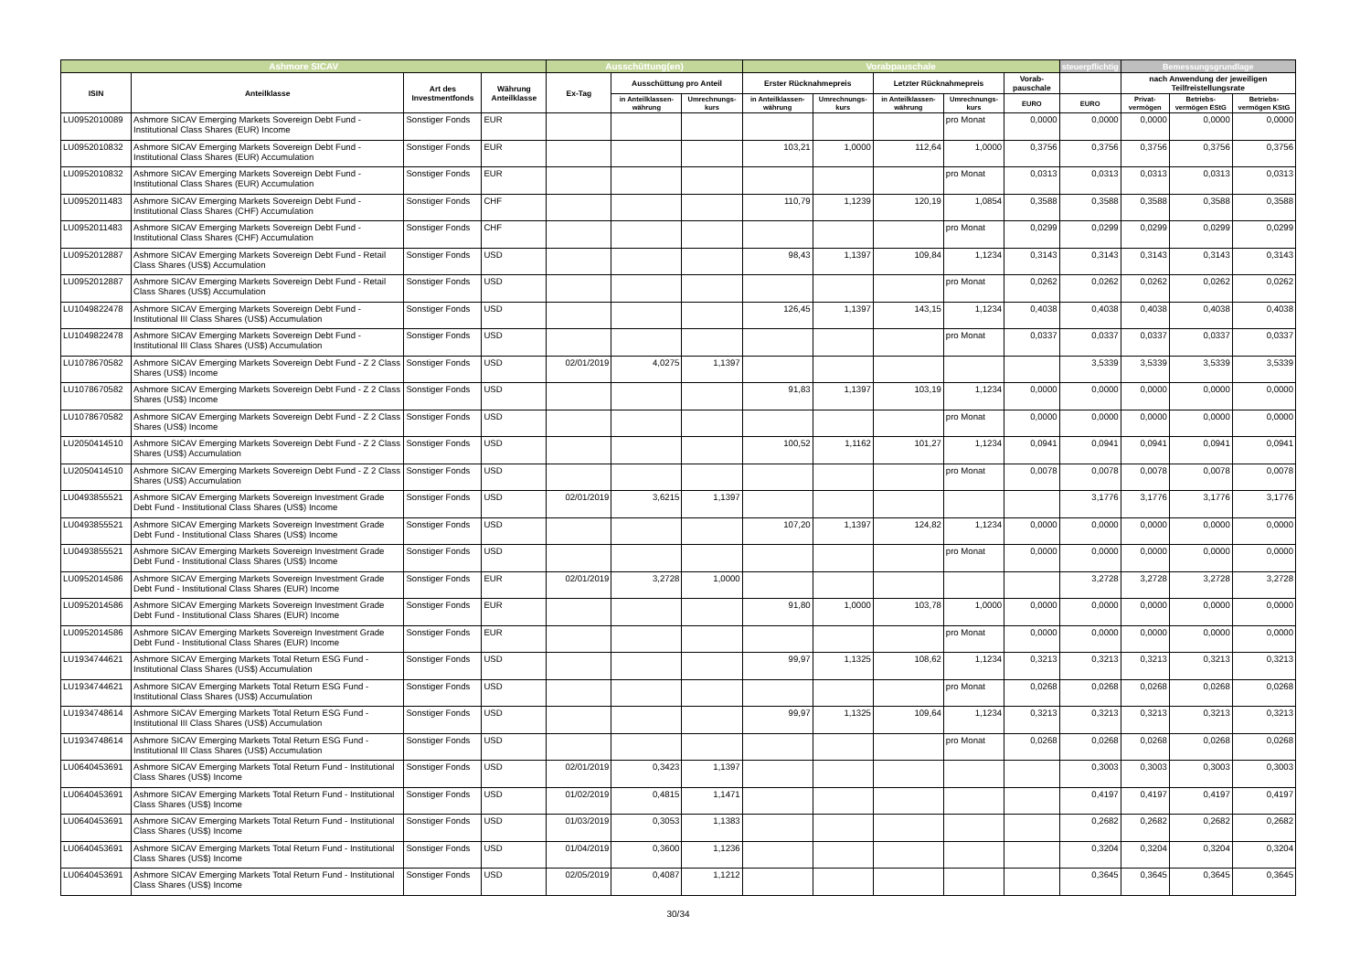| Ashmore SICAV | | | | Ausschüttung(en) | | | Vorabpauschale | | | | | steuerpflichtig | Bemessungsgrundlage | | |
| --- | --- | --- | --- | --- | --- | --- | --- | --- | --- | --- | --- | --- | --- | --- | --- |
| ISIN | Anteilklasse | Art des Investmentfonds | Währung Anteilklasse | Ex-Tag | Ausschüttung pro Anteil | | Erster Rücknahmepreis | | Letzter Rücknahmepreis | | Vorab-pauschale | | nach Anwendung der jeweiligen Teilfreistellungsrate | | |
| | | | | | in Anteilklassen-währung | Umrechnungs-kurs | in Anteilklassen-währung | Umrechnungs-kurs | in Anteilklassen-währung | Umrechnungs-kurs | EURO | EURO | Privat-vermögen | Betriebs-vermögen EStG | Betriebs-vermögen KStG |
| LU0952010089 | Ashmore SICAV Emerging Markets Sovereign Debt Fund - Institutional Class Shares (EUR) Income | Sonstiger Fonds | EUR | | | | | | | pro Monat | 0,0000 | 0,0000 | 0,0000 | 0,0000 | 0,0000 |
| LU0952010832 | Ashmore SICAV Emerging Markets Sovereign Debt Fund - Institutional Class Shares (EUR) Accumulation | Sonstiger Fonds | EUR | | | | 103,21 | 1,0000 | 112,64 | 1,0000 | 0,3756 | 0,3756 | 0,3756 | 0,3756 | 0,3756 |
| LU0952010832 | Ashmore SICAV Emerging Markets Sovereign Debt Fund - Institutional Class Shares (EUR) Accumulation | Sonstiger Fonds | EUR | | | | | | | pro Monat | 0,0313 | 0,0313 | 0,0313 | 0,0313 | 0,0313 |
| LU0952011483 | Ashmore SICAV Emerging Markets Sovereign Debt Fund - Institutional Class Shares (CHF) Accumulation | Sonstiger Fonds | CHF | | | | 110,79 | 1,1239 | 120,19 | 1,0854 | 0,3588 | 0,3588 | 0,3588 | 0,3588 | 0,3588 |
| LU0952011483 | Ashmore SICAV Emerging Markets Sovereign Debt Fund - Institutional Class Shares (CHF) Accumulation | Sonstiger Fonds | CHF | | | | | | | pro Monat | 0,0299 | 0,0299 | 0,0299 | 0,0299 | 0,0299 |
| LU0952012887 | Ashmore SICAV Emerging Markets Sovereign Debt Fund - Retail Class Shares (US$) Accumulation | Sonstiger Fonds | USD | | | | 98,43 | 1,1397 | 109,84 | 1,1234 | 0,3143 | 0,3143 | 0,3143 | 0,3143 | 0,3143 |
| LU0952012887 | Ashmore SICAV Emerging Markets Sovereign Debt Fund - Retail Class Shares (US$) Accumulation | Sonstiger Fonds | USD | | | | | | | pro Monat | 0,0262 | 0,0262 | 0,0262 | 0,0262 | 0,0262 |
| LU1049822478 | Ashmore SICAV Emerging Markets Sovereign Debt Fund - Institutional III Class Shares (US$) Accumulation | Sonstiger Fonds | USD | | | | 126,45 | 1,1397 | 143,15 | 1,1234 | 0,4038 | 0,4038 | 0,4038 | 0,4038 | 0,4038 |
| LU1049822478 | Ashmore SICAV Emerging Markets Sovereign Debt Fund - Institutional III Class Shares (US$) Accumulation | Sonstiger Fonds | USD | | | | | | | pro Monat | 0,0337 | 0,0337 | 0,0337 | 0,0337 | 0,0337 |
| LU1078670582 | Ashmore SICAV Emerging Markets Sovereign Debt Fund - Z 2 Class Shares (US$) Income | Sonstiger Fonds | USD | 02/01/2019 | 4,0275 | 1,1397 | | | | | | 3,5339 | 3,5339 | 3,5339 | 3,5339 |
| LU1078670582 | Ashmore SICAV Emerging Markets Sovereign Debt Fund - Z 2 Class Shares (US$) Income | Sonstiger Fonds | USD | | | | 91,83 | 1,1397 | 103,19 | 1,1234 | 0,0000 | 0,0000 | 0,0000 | 0,0000 | 0,0000 |
| LU1078670582 | Ashmore SICAV Emerging Markets Sovereign Debt Fund - Z 2 Class Shares (US$) Income | Sonstiger Fonds | USD | | | | | | | pro Monat | 0,0000 | 0,0000 | 0,0000 | 0,0000 | 0,0000 |
| LU2050414510 | Ashmore SICAV Emerging Markets Sovereign Debt Fund - Z 2 Class Shares (US$) Accumulation | Sonstiger Fonds | USD | | | | 100,52 | 1,1162 | 101,27 | 1,1234 | 0,0941 | 0,0941 | 0,0941 | 0,0941 | 0,0941 |
| LU2050414510 | Ashmore SICAV Emerging Markets Sovereign Debt Fund - Z 2 Class Shares (US$) Accumulation | Sonstiger Fonds | USD | | | | | | | pro Monat | 0,0078 | 0,0078 | 0,0078 | 0,0078 | 0,0078 |
| LU0493855521 | Ashmore SICAV Emerging Markets Sovereign Investment Grade Debt Fund - Institutional Class Shares (US$) Income | Sonstiger Fonds | USD | 02/01/2019 | 3,6215 | 1,1397 | | | | | | 3,1776 | 3,1776 | 3,1776 | 3,1776 |
| LU0493855521 | Ashmore SICAV Emerging Markets Sovereign Investment Grade Debt Fund - Institutional Class Shares (US$) Income | Sonstiger Fonds | USD | | | | 107,20 | 1,1397 | 124,82 | 1,1234 | 0,0000 | 0,0000 | 0,0000 | 0,0000 | 0,0000 |
| LU0493855521 | Ashmore SICAV Emerging Markets Sovereign Investment Grade Debt Fund - Institutional Class Shares (US$) Income | Sonstiger Fonds | USD | | | | | | | pro Monat | 0,0000 | 0,0000 | 0,0000 | 0,0000 | 0,0000 |
| LU0952014586 | Ashmore SICAV Emerging Markets Sovereign Investment Grade Debt Fund - Institutional Class Shares (EUR) Income | Sonstiger Fonds | EUR | 02/01/2019 | 3,2728 | 1,0000 | | | | | | 3,2728 | 3,2728 | 3,2728 | 3,2728 |
| LU0952014586 | Ashmore SICAV Emerging Markets Sovereign Investment Grade Debt Fund - Institutional Class Shares (EUR) Income | Sonstiger Fonds | EUR | | | | 91,80 | 1,0000 | 103,78 | 1,0000 | 0,0000 | 0,0000 | 0,0000 | 0,0000 | 0,0000 |
| LU0952014586 | Ashmore SICAV Emerging Markets Sovereign Investment Grade Debt Fund - Institutional Class Shares (EUR) Income | Sonstiger Fonds | EUR | | | | | | | pro Monat | 0,0000 | 0,0000 | 0,0000 | 0,0000 | 0,0000 |
| LU1934744621 | Ashmore SICAV Emerging Markets Total Return ESG Fund - Institutional Class Shares (US$) Accumulation | Sonstiger Fonds | USD | | | | 99,97 | 1,1325 | 108,62 | 1,1234 | 0,3213 | 0,3213 | 0,3213 | 0,3213 | 0,3213 |
| LU1934744621 | Ashmore SICAV Emerging Markets Total Return ESG Fund - Institutional Class Shares (US$) Accumulation | Sonstiger Fonds | USD | | | | | | | pro Monat | 0,0268 | 0,0268 | 0,0268 | 0,0268 | 0,0268 |
| LU1934748614 | Ashmore SICAV Emerging Markets Total Return ESG Fund - Institutional III Class Shares (US$) Accumulation | Sonstiger Fonds | USD | | | | 99,97 | 1,1325 | 109,64 | 1,1234 | 0,3213 | 0,3213 | 0,3213 | 0,3213 | 0,3213 |
| LU1934748614 | Ashmore SICAV Emerging Markets Total Return ESG Fund - Institutional III Class Shares (US$) Accumulation | Sonstiger Fonds | USD | | | | | | | pro Monat | 0,0268 | 0,0268 | 0,0268 | 0,0268 | 0,0268 |
| LU0640453691 | Ashmore SICAV Emerging Markets Total Return Fund - Institutional Class Shares (US$) Income | Sonstiger Fonds | USD | 02/01/2019 | 0,3423 | 1,1397 | | | | | | 0,3003 | 0,3003 | 0,3003 | 0,3003 |
| LU0640453691 | Ashmore SICAV Emerging Markets Total Return Fund - Institutional Class Shares (US$) Income | Sonstiger Fonds | USD | 01/02/2019 | 0,4815 | 1,1471 | | | | | | 0,4197 | 0,4197 | 0,4197 | 0,4197 |
| LU0640453691 | Ashmore SICAV Emerging Markets Total Return Fund - Institutional Class Shares (US$) Income | Sonstiger Fonds | USD | 01/03/2019 | 0,3053 | 1,1383 | | | | | | 0,2682 | 0,2682 | 0,2682 | 0,2682 |
| LU0640453691 | Ashmore SICAV Emerging Markets Total Return Fund - Institutional Class Shares (US$) Income | Sonstiger Fonds | USD | 01/04/2019 | 0,3600 | 1,1236 | | | | | | 0,3204 | 0,3204 | 0,3204 | 0,3204 |
| LU0640453691 | Ashmore SICAV Emerging Markets Total Return Fund - Institutional Class Shares (US$) Income | Sonstiger Fonds | USD | 02/05/2019 | 0,4087 | 1,1212 | | | | | | 0,3645 | 0,3645 | 0,3645 | 0,3645 |
30/34